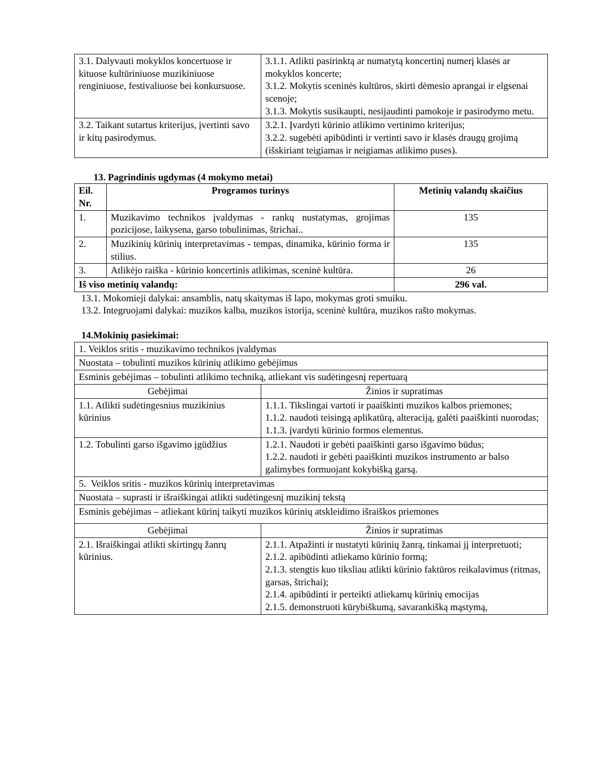| 3.1. Dalyvauti mokyklos koncertuose ir kituose kultūriniuose muzikiniuose renginiuose, festivaliuose bei konkursuose. | 3.1.1. Atlikti pasirinktą ar numatytą koncertinį numerį klasės ar mokyklos koncerte; 3.1.2. Mokytis sceninės kultūros, skirti dėmesio aprangai ir elgsenai scenoje; 3.1.3. Mokytis susikaupti, nesijaudinti pamokoje ir pasirodymo metu. |
| 3.2. Taikant sutartus kriterijus, įvertinti savo ir kitų pasirodymus. | 3.2.1. Įvardyti kūrinio atlikimo vertinimo kriterijus; 3.2.2. sugebėti apibūdinti ir vertinti savo ir klasės draugų grojimą (išskiriant teigiamas ir neigiamas atlikimo puses). |
13. Pagrindinis ugdymas (4 mokymo metai)
| Eil. Nr. | Programos turinys | Metinių valandų skaičius |
| --- | --- | --- |
| 1. | Muzikavimo technikos įvaldymas - rankų nustatymas, grojimas pozicijose, laikysena, garso tobulinimas, štrichai.. | 135 |
| 2. | Muzikinių kūrinių interpretavimas - tempas, dinamika, kūrinio forma ir stilius. | 135 |
| 3. | Atlikėjo raiška - kūrinio koncertinis atlikimas, sceninė kultūra. | 26 |
| Iš viso metinių valandų: | | 296 val. |
13.1. Mokomieji dalykai: ansamblis, natų skaitymas iš lapo, mokymas groti smuiku.
13.2. Integruojami dalykai: muzikos kalba, muzikos istorija, sceninė kultūra, muzikos rašto mokymas.
14.Mokinių pasiekimai:
| 1. Veiklos sritis - muzikavimo technikos įvaldymas | |
| Nuostata – tobulinti muzikos kūrinių atlikimo gebėjimus | |
| Esminis gebėjimas – tobulinti atlikimo techniką, atliekant vis sudėtingesnį repertuarą | |
| Gebėjimai | Žinios ir supratimas |
| 1.1. Atlikti sudėtingesnius muzikinius kūrinius | 1.1.1. Tikslingai vartoti ir paaiškinti muzikos kalbos priemones; 1.1.2. naudoti teisingą aplikatūrą, alteraciją, galėti paaiškinti nuorodas; 1.1.3. įvardyti kūrinio formos elementus. |
| 1.2. Tobulinti garso išgavimo įgūdžius | 1.2.1. Naudoti ir gebėti paaiškinti garso išgavimo būdus; 1.2.2. naudoti ir gebėti paaiškinti muzikos instrumento ar balso galimybes formuojant kokybišką garsą. |
| 5. Veiklos sritis - muzikos kūrinių interpretavimas | |
| Nuostata – suprasti ir išraiškingai atlikti sudėtingesnį muzikinį tekstą | |
| Esminis gebėjimas – atliekant kūrinį taikyti muzikos kūrinių atskleidimo išraiškos priemones | |
| Gebėjimai | Žinios ir supratimas |
| 2.1. Išraiškingai atlikti skirtingų žanrų kūrinius. | 2.1.1. Atpažinti ir nustatyti kūrinių žanrą, tinkamai jį interpretuoti; 2.1.2. apibūdinti atliekamo kūrinio formą; 2.1.3. stengtis kuo tiksliau atlikti kūrinio faktūros reikalavimus (ritmas, garsas, štrichai); 2.1.4. apibūdinti ir perteikti atliekamų kūrinių emocijas 2.1.5. demonstruoti kūrybiškumą, savarankišką mąstymą, |